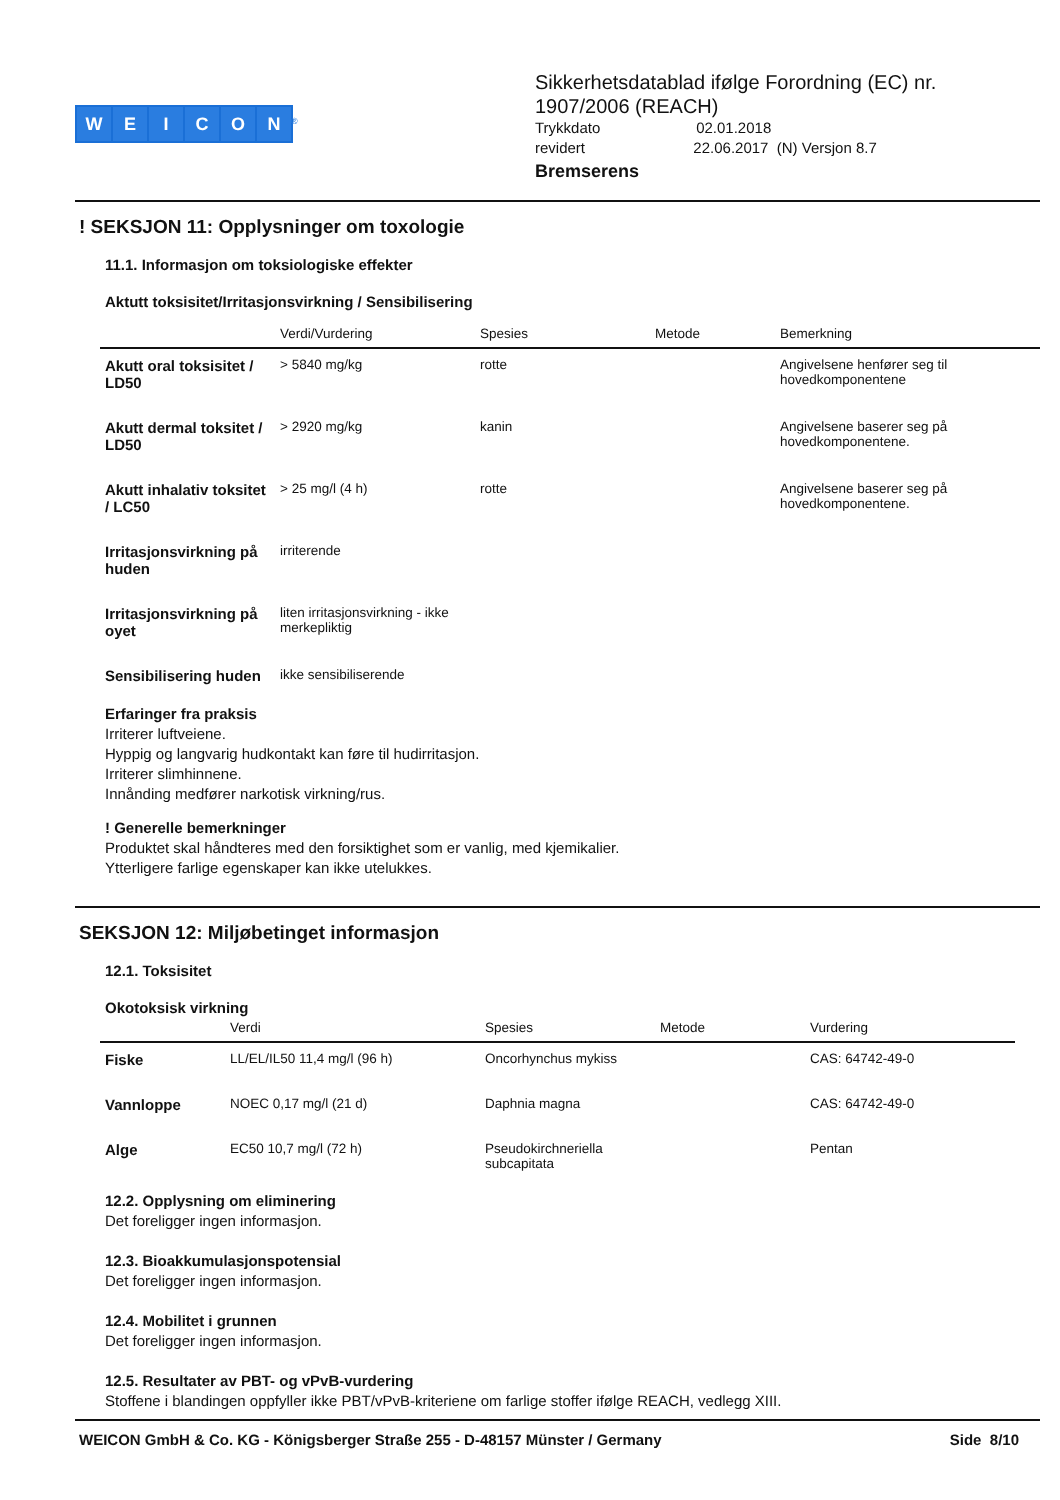WEICON<sup>®</sup>
Sikkerhetsdatablad ifølge Forordning (EC) nr.
1907/2006 (REACH)
Trykkdato 02.01.2018
revidert 22.06.2017 (N) Versjon 8.7
Bremserens
! SEKSJON 11: Opplysninger om toxologie
11.1. Informasjon om toksiologiske effekter
Aktutt toksisitet/Irritasjonsvirkning / Sensibilisering
| | Verdi/Vurdering | Spesies | Metode | Bemerkning |
| --- | --- | --- | --- | --- |
| Akutt oral toksisitet / LD50 | > 5840 mg/kg | rotte | | Angivelsene henfører seg til hovedkomponentene |
| Akutt dermal toksitet / LD50 | > 2920 mg/kg | kanin | | Angivelsene baserer seg på hovedkomponentene. |
| Akutt inhalativ toksitet / LC50 | > 25 mg/l (4 h) | rotte | | Angivelsene baserer seg på hovedkomponentene. |
| Irritasjonsvirkning på huden | irriterende | | | |
| Irritasjonsvirkning på oyet | liten irritasjonsvirkning - ikke merkepliktig | | | |
| Sensibilisering huden | ikke sensibiliserende | | | |
Erfaringer fra praksis
Irriterer luftveiene.
Hyppig og langvarig hudkontakt kan føre til hudirritasjon.
Irriterer slimhinnene.
Innånding medfører narkotisk virkning/rus.
! Generelle bemerkninger
Produktet skal håndteres med den forsiktighet som er vanlig, med kjemikalier.
Ytterligere farlige egenskaper kan ikke utelukkes.
SEKSJON 12: Miljøbetinget informasjon
12.1. Toksisitet
Okotoksisk virkning
| | Verdi | Spesies | Metode | Vurdering |
| --- | --- | --- | --- | --- |
| Fiske | LL/EL/IL50 11,4 mg/l (96 h) | Oncorhynchus mykiss | | CAS: 64742-49-0 |
| Vannloppe | NOEC 0,17 mg/l (21 d) | Daphnia magna | | CAS: 64742-49-0 |
| Alge | EC50 10,7 mg/l (72 h) | Pseudokirchneriella subcapitata | | Pentan |
12.2. Opplysning om eliminering
Det foreligger ingen informasjon.
12.3. Bioakkumulasjonspotensial
Det foreligger ingen informasjon.
12.4. Mobilitet i grunnen
Det foreligger ingen informasjon.
12.5. Resultater av PBT- og vPvB-vurdering
Stoffene i blandingen oppfyller ikke PBT/vPvB-kriteriene om farlige stoffer ifølge REACH, vedlegg XIII.
WEICON GmbH & Co. KG - Königsberger Straße 255 - D-48157 Münster / Germany Side 8/10